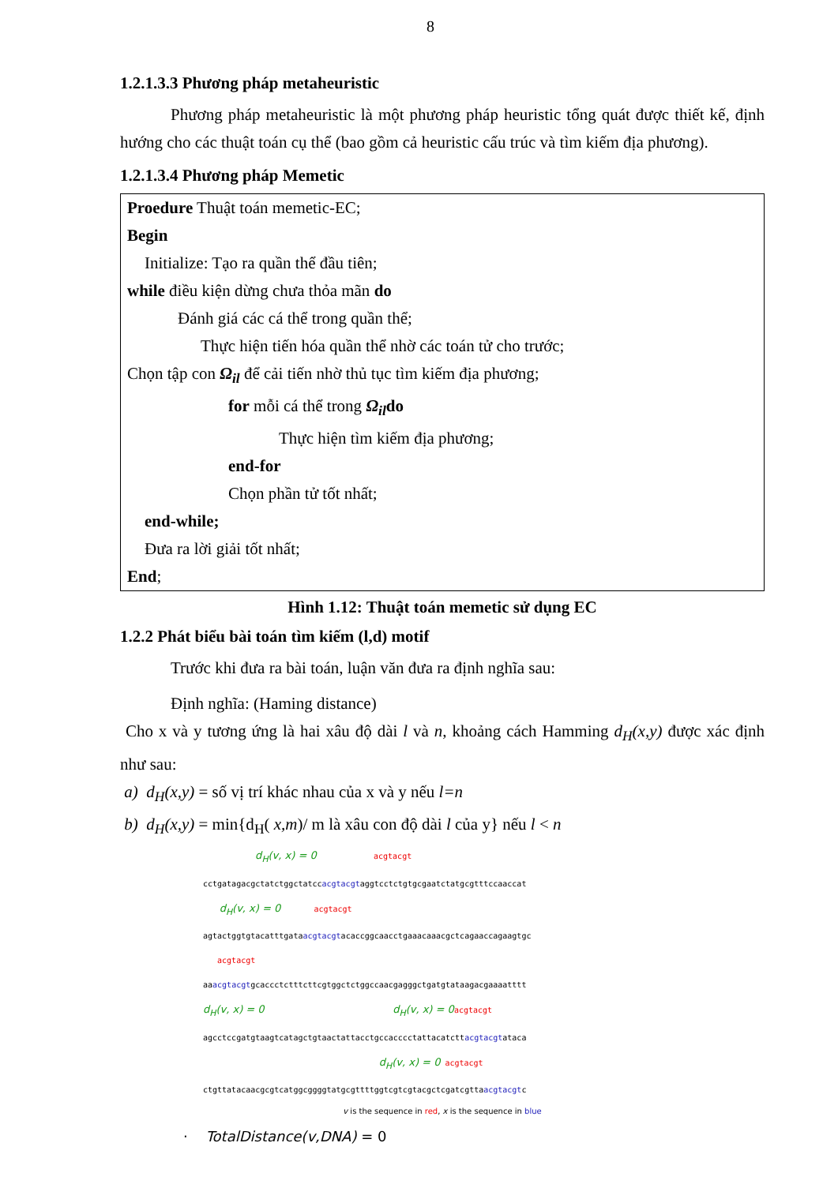8
1.2.1.3.3 Phương pháp metaheuristic
Phương pháp metaheuristic là một phương pháp heuristic tổng quát được thiết kế, định hướng cho các thuật toán cụ thể (bao gồm cả heuristic cấu trúc và tìm kiếm địa phương).
1.2.1.3.4 Phương pháp Memetic
Proedure Thuật toán memetic-EC;
Begin
Initialize: Tạo ra quần thể đầu tiên;
while điều kiện dừng chưa thỏa mãn do
Đánh giá các cá thể trong quần thể;
Thực hiện tiến hóa quần thể nhờ các toán tử cho trước;
Chọn tập con Ω<sub>il</sub> để cải tiến nhờ thủ tục tìm kiếm địa phương;
for mỗi cá thể trong Ω<sub>il</sub>do
Thực hiện tìm kiếm địa phương;
end-for
Chọn phần tử tốt nhất;
end-while;
Đưa ra lời giải tốt nhất;
End;
Hình 1.12: Thuật toán memetic sử dụng EC
1.2.2 Phát biểu bài toán tìm kiếm (l,d) motif
Trước khi đưa ra bài toán, luận văn đưa ra định nghĩa sau:
Định nghĩa: (Haming distance)
Cho x và y tương ứng là hai xâu độ dài l và n, khoảng cách Hamming d<sub>H</sub>(x,y) được xác định như sau:
a) d<sub>H</sub>(x,y) = số vị trí khác nhau của x và y nếu l=n
b) d<sub>H</sub>(x,y) = min{d<sub>H</sub>( x,m)/ m là xâu con độ dài l của y} nếu l < n
d<sub>H</sub>(v, x) = 0 acgtacgt cctgatagacgctatctggctatccacgtacgtaggtcctctgtgcgaatctatgcgtttccaaccat d<sub>H</sub>(v, x) = 0 acgtacgt agtactggtgtacatttgataacgtacgtacaccggcaacctgaaacaaacgctcagaaccagaagtgc acgtacgt aaacgtacgtgcaccctctttcttcgtggctctggccaacgagggctgatgtataagacgaaaatttt d<sub>H</sub>(v, x) = 0 d<sub>H</sub>(v, x) = 0 acgtacgt agcctccgatgtaagtcatagctgtaactattacctgccacccctattacatcttacgtacgtataca d<sub>H</sub>(v, x) = 0 acgtacgt ctgttatacaacgcgtcatggcggggtatgcgttttggtcgtcgtacgctcgatcgttaacgtacgtc
v is the sequence in red, x is the sequence in blue
· TotalDistance(v,DNA) = 0